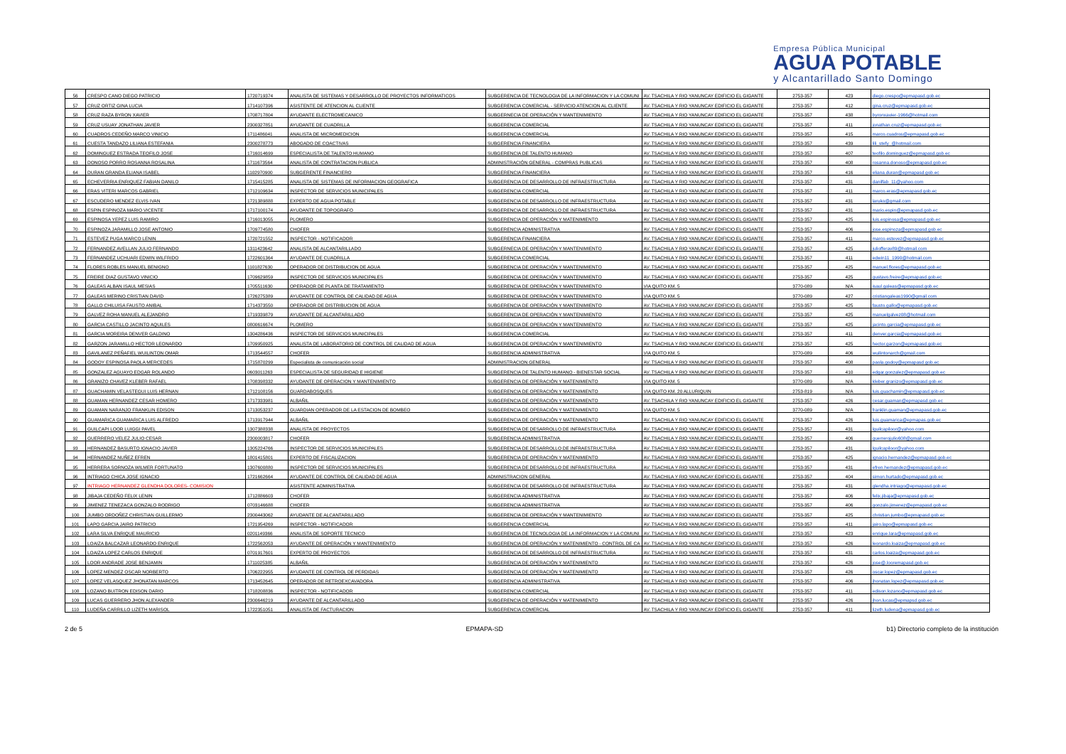Empresa Pública Municipal
AGUA POTABLE
y Alcantarillado Santo Domingo
| 56 | CRESPO CANO DIEGO PATRICIO | 1720719374 | ANALISTA DE SISTEMAS Y DESARROLLO DE PROYECTOS INFORMATICOS | SUBGERENCIA DE TECNOLOGIA DE LA INFORMACION Y LA COMUNI | AV. TSACHILA Y RIO YANUNCAY EDIFICIO EL GIGANTE | 2753-357 | 423 | diego.crespo@epmapasd.gob.ec |
| 57 | CRUZ ORTIZ GINA LUCIA | 1714107396 | ASISTENTE DE ATENCION AL CLIENTE | SUBGERENCIA COMERCIAL - SERVICIO ATENCION AL CLIENTE | AV. TSACHILA Y RIO YANUNCAY EDIFICIO EL GIGANTE | 2753-357 | 412 | gina.cruz@epmapasd.gob.ec |
| 58 | CRUZ RAZA BYRON XAVIER | 1708717804 | AYUDANTE ELECTROMECANICO | SUBGERNECIA DE OPERACIÓN Y MANTENIMIENTO | AV. TSACHILA Y RIO YANUNCAY EDIFICIO EL GIGANTE | 2753-357 | 438 | byronxavier-1966@hotmail.com |
| 59 | CRUZ USUAY JONATHAN JAVIER | 2300327851 | AYUDANTE DE CUADRILLA | SUBGERENCIA COMERCIAL | AV. TSACHILA Y RIO YANUNCAY EDIFICIO EL GIGANTE | 2753-357 | 411 | jonathan.cruz@epmapasd.gob.ec |
| 60 | CUADROS CEDEÑO MARCO VINICIO | 1711486041 | ANALISTA DE MICROMEDICION | SUBGERENCIA COMERCIAL | AV. TSACHILA Y RIO YANUNCAY EDIFICIO EL GIGANTE | 2753-357 | 415 | marco.cuadros@epmapasd.gob.ec |
| 61 | CUESTA TANDAZO LILIANA ESTEFANIA | 2300278773 | ABOGADO DE COACTIVAS | SUBGERENCIA FINANCIERA | AV. TSACHILA Y RIO YANUNCAY EDIFICIO EL GIGANTE | 2753-357 | 439 | lili_stefy_@hotmail.com |
| 62 | DOMINGUEZ ESTRADA TEOFILO JOSE | 1716014699 | ESPECIALISTA DE TALENTO HUMANO | SUBGERENCIA DE TALENTO HUMANO | AV. TSACHILA Y RIO YANUNCAY EDIFICIO EL GIGANTE | 2753-357 | 407 | teofilo.dominguez@epmapasd.gob.ec |
| 63 | DONOSO PORRO ROSANNA ROSALINA | 1711673564 | ANALISTA DE CONTRATACION PUBLICA | ADMINISTRACIÓN GENERAL - COMPRAS PUBLICAS | AV. TSACHILA Y RIO YANUNCAY EDIFICIO EL GIGANTE | 2753-357 | 408 | rosanna.donoso@epmapasd.gob.ec |
| 64 | DURAN GRANDA ELIANA ISABEL | 1102970900 | SUBGERENTE FINANCIERO | SUBGERENCIA FINANCIERA | AV. TSACHILA Y RIO YANUNCAY EDIFICIO EL GIGANTE | 2753-357 | 416 | eliana.duran@epmapasd.gob.ec |
| 65 | ECHEVERRIA ENRIQUEZ FABIAN DANILO | 1715415285 | ANALISTA DE SISTEMAS DE INFORMACION GEOGRAFICA | SUBGERENCIA DE DESARROLLO DE INFRAESTRUCTURA | AV. TSACHILA Y RIO YANUNCAY EDIFICIO EL GIGANTE | 2753-357 | 431 | danilfab_11@yahoo.com |
| 66 | ERAS VITERI MARCOS GABRIEL | 1712109634 | INSPECTOR DE SERVICIOS MUNICIPALES | SUBGERENCIA COMERCIAL | AV. TSACHILA Y RIO YANUNCAY EDIFICIO EL GIGANTE | 2753-357 | 411 | marco.eras@epmapasd.gob.ec |
| 67 | ESCUDERO MENDEZ ELVIS IVAN | 1721389888 | EXPERTO DE AGUA POTABLE | SUBGERENCIA DE DESARROLLO DE INFRAESTRUCTURA | AV. TSACHILA Y RIO YANUNCAY EDIFICIO EL GIGANTE | 2753-357 | 431 | laruko@gmail.com |
| 68 | ESPIN ESPINOZA MARIO VICENTE | 1717100174 | AYUDANTE DE TOPOGRAFO | SUBGERENCIA DE DESARROLLO DE INFRAESTRUCTURA | AV. TSACHILA Y RIO YANUNCAY EDIFICIO EL GIGANTE | 2753-357 | 431 | mario.espin@epmapasd.gob.ec |
| 69 | ESPINOSA YEPEZ LUIS RAMIRO | 1716013055 | PLOMERO | SUBGERENCIA DE OPERACIÓN Y MATENIMIENTO | AV. TSACHILA Y RIO YANUNCAY EDIFICIO EL GIGANTE | 2753-357 | 425 | luis.espinosa@epmapasd.gob.ec |
| 70 | ESPINOZA JARAMILLO JOSE ANTONIO | 1709774580 | CHOFER | SUBGERENCIA ADMINISTRATIVA | AV. TSACHILA Y RIO YANUNCAY EDIFICIO EL GIGANTE | 2753-357 | 406 | jose.espinoza@epmapasd.gob.ec |
| 71 | ESTEVEZ PUGA MARCO LENIN | 1720721552 | INSPECTOR - NOTIFICADOR | SUBGERENCIA FINANCIERA | AV. TSACHILA Y RIO YANUNCAY EDIFICIO EL GIGANTE | 2753-357 | 411 | marco.estevez@epmapasd.gob.ec |
| 72 | FERNANDEZ AVELLAN JULIO FERNANDO | 1311423642 | ANALISTA DE ALCANTARILLADO | SUBGERNECIA DE OPERACIÓN Y MANTENIMIENTO | AV. TSACHILA Y RIO YANUNCAY EDIFICIO EL GIGANTE | 2753-357 | 425 | juliofferav89@hotmail.com |
| 73 | FERNANDEZ UCHUARI EDWIN WILFRIDO | 1722601364 | AYUDANTE DE CUADRILLA | SUBGERENCIA COMERCIAL | AV. TSACHILA Y RIO YANUNCAY EDIFICIO EL GIGANTE | 2753-357 | 411 | edwin11_1990@hotmail.com |
| 74 | FLORES ROBLES MANUEL BENIGNO | 1101827630 | OPERADOR DE DISTRIBUCION DE AGUA | SUBGERENCIA DE OPERACIÓN Y MANTENIMIENTO | AV. TSACHILA Y RIO YANUNCAY EDIFICIO EL GIGANTE | 2753-357 | 425 | manuel.flores@epmapasd.gob.ec |
| 75 | FREIRE DIAZ GUSTAVO VINICIO | 1709629859 | INSPECTOR DE SERVICIOS MUNICIPALES | SUBGERENCIA DE OPERACIÓN Y MANTENIMIENTO | AV. TSACHILA Y RIO YANUNCAY EDIFICIO EL GIGANTE | 2753-357 | 425 | gustavo.freire@epmapasd.gob.ec |
| 76 | GALEAS ALBAN ISAUL MESIAS | 1705511630 | OPERADOR DE PLANTA DE TRATAMIENTO | SUBGERENCIA DE OPERACIÓN Y MANTENIMIENTO | VIA QUITO KM. 5 | 3770-089 | N/A | isaul.galeas@epmapasd.gob.ec |
| 77 | GALEAS MERINO CRISTIAN DAVID | 1726275389 | AYUDANTE DE CONTROL DE CALIDAD DE AGUA | SUBGERENCIA DE OPERACIÓN Y MANTENIMIENTO | VIA QUITO KM. 5 | 3770-089 | 427 | cristiangaleas1990@gmail.com |
| 78 | GALLO CHILUISA FAUSTO ANIBAL | 1714373550 | OPERADOR DE DISTRIBUCION DE AGUA | SUBGERENCIA DE OPERACIÓN Y MANTENIMIENTO | AV. TSACHILA Y RIO YANUNCAY EDIFICIO EL GIGANTE | 2753-357 | 425 | fausto.gallo@epmapasd.gob.ec |
| 79 | GALVEZ ROHA MANUEL ALEJANDRO | 1719339879 | AYUDANTE DE ALCANTARILLADO | SUBGERENCIA DE OPERACIÓN Y MANTENIMIENTO | AV. TSACHILA Y RIO YANUNCAY EDIFICIO EL GIGANTE | 2753-357 | 425 | manuelgalvez08@hotmail.com |
| 80 | GARCIA CASTILLO JACINTO AQUILES | 0800616674 | PLOMERO | SUBGERENCIA DE OPERACIÓN Y MANTENIMIENTO | AV. TSACHILA Y RIO YANUNCAY EDIFICIO EL GIGANTE | 2753-357 | 425 | jacinto.garcia@epmapasd.gob.ec |
| 81 | GARCIA MOREIRA DENVER GALDINO | 1304286436 | INSPECTOR DE SERVICIOS MUNICIPALES | SUBGERENCIA COMERCIAL | AV. TSACHILA Y RIO YANUNCAY EDIFICIO EL GIGANTE | 2753-357 | 411 | denver.garcia@epmapasd.gob.ec |
| 82 | GARZON JARAMILLO HECTOR LEONARDO | 1709950925 | ANALISTA DE LABORATORIO DE CONTROL DE CALIDAD DE AGUA | SUBGERENCIA DE OPERACIÓN Y MANTENIMIENTO | AV. TSACHILA Y RIO YANUNCAY EDIFICIO EL GIGANTE | 2753-357 | 425 | hector.garzon@epmapasd.gob.ec |
| 83 | GAVILANEZ PEÑAFIEL WUILINTON OMAR | 1713544557 | CHOFER | SUBGERENCIA ADMINISTRATIVA | VIA QUITO KM. 5 | 3770-089 | 406 | wuilintonarch@gmail.com |
| 84 | GODOY ESPINOSA PAOLA MERCEDES | 1715870299 | Especialista de comunicación social | ADMINISTRACION GENERAL | AV. TSACHILA Y RIO YANUNCAY EDIFICIO EL GIGANTE | 2753-357 | 408 | paola.godoy@epmapasd.gob.ec |
| 85 | GONZALEZ AGUAYO EDGAR ROLANDO | 0603011263 | ESPECIALISTA DE SEGURIDAD E HIGIENE | SUBGERENCIA DE TALENTO HUMANO - BIENESTAR SOCIAL | AV. TSACHILA Y RIO YANUNCAY EDIFICIO EL GIGANTE | 2753-357 | 410 | edgar.gonzalez@epmapasd.gob.ec |
| 86 | GRANIZO CHAVEZ KLEBER RAFAEL | 1708398332 | AYUDANTE DE OPERACION Y MANTENIMIENTO | SUBGERENCIA DE OPERACIÓN Y MATENIMIENTO | VIA QUITO KM. 5 | 3770-089 | N/A | kleber.granizo@epmapasd.gob.ec |
| 87 | GUACHAMIN VELASTEGUI LUIS HERNAN | 1712108156 | GUARDABOSQUES | SUBGERENCIA DE OPERACIÓN Y MATENIMIENTO | VIA QUITO KM. 20 ALLURIQUIN | 2753-819 | N/A | luis.guachamin@epmapasd.gob.ec |
| 88 | GUAMAN HERNANDEZ CESAR HOMERO | 1717333981 | ALBAÑIL | SUBGERENCIA DE OPERACIÓN Y MATENIMIENTO | AV. TSACHILA Y RIO YANUNCAY EDIFICIO EL GIGANTE | 2753-357 | 426 | cesar.guaman@epmapasd.gob.ec |
| 89 | GUAMAN NARANJO FRANKLIN EDISON | 1713053237 | GUARDIAN OPERADOR DE LA ESTACION DE BOMBEO | SUBGERENCIA DE OPERACIÓN Y MATENIMIENTO | VIA QUITO KM. 5 | 3770-089 | N/A | franklin.guaman@epmapasd.gob.ec |
| 90 | GUAMARICA GUAMARICA LUIS ALFREDO | 1713917944 | ALBAÑIL | SUBGERENCIA DE OPERACIÓN Y MATENIMIENTO | AV. TSACHILA Y RIO YANUNCAY EDIFICIO EL GIGANTE | 2753-357 | 426 | luis.guamarica@epmapas.gob.ec |
| 91 | GUILCAPI LOOR LUIGGI PAVEL | 1307388338 | ANALISTA DE PROYECTOS | SUBGERENCIA DE DESARROLLO DE INFRAESTRUCTURA | AV. TSACHILA Y RIO YANUNCAY EDIFICIO EL GIGANTE | 2753-357 | 431 | lguilcapiloor@yahoo.com |
| 92 | GUERRERO VELEZ JULIO CESAR | 2300003817 | CHOFER | SUBGERENCIA ADMINISTRATIVA | AV. TSACHILA Y RIO YANUNCAY EDIFICIO EL GIGANTE | 2753-357 | 406 | guerrerojulio608@gmail.com |
| 93 | HERNANDEZ BASURTO IGNACIO JAVIER | 1305224766 | INSPECTOR DE SERVICIOS MUNICIPALES | SUBGERENCIA DE DESARROLLO DE INFRAESTRUCTURA | AV. TSACHILA Y RIO YANUNCAY EDIFICIO EL GIGANTE | 2753-357 | 431 | lguilcapiloor@yahoo.com |
| 94 | HERNANDEZ NUÑEZ EFREN | 1801415801 | EXPERTO DE FISCALIZACION | SUBGERENCIA DE OPERACIÓN Y MATENIMIENTO | AV. TSACHILA Y RIO YANUNCAY EDIFICIO EL GIGANTE | 2753-357 | 425 | ignacio.hernandez@epmapasd.gob.ec |
| 95 | HERRERA SORNOZA WILMER FORTUNATO | 1307600880 | INSPECTOR DE SERVICIOS MUNICIPALES | SUBGERENCIA DE DESARROLLO DE INFRAESTRUCTURA | AV. TSACHILA Y RIO YANUNCAY EDIFICIO EL GIGANTE | 2753-357 | 431 | efren.hernandez@epmapasd.gob.ec |
| 96 | INTRIAGO CHICA JOSE IGNACIO | 1721662664 | AYUDANTE DE CONTROL DE CALIDAD DE AGUA | ADMINISTRACION GENERAL | AV. TSACHILA Y RIO YANUNCAY EDIFICIO EL GIGANTE | 2753-357 | 404 | simon.hurtado@epmapasd.gob.ec |
| 97 | INTRIAGO HERNANDEZ GLENDHA DOLORES- COMISION | | ASISTENTE ADMINISTRATIVA | SUBGERENCIA DE DESARROLLO DE INFRAESTRUCTURA | AV. TSACHILA Y RIO YANUNCAY EDIFICIO EL GIGANTE | 2753-357 | 431 | glendha.intriago@epmapasd.gob.ec |
| 98 | JIBAJA CEDEÑO FELIX LENIN | 1712886603 | CHOFER | SUBGERENCIA ADMINISTRATIVA | AV. TSACHILA Y RIO YANUNCAY EDIFICIO EL GIGANTE | 2753-357 | 406 | felix.jibaja@epmapasd.gob.ec |
| 99 | JIMENEZ TENEZACA GONZALO RODRIGO | 0703146688 | CHOFER | SUBGERENCIA ADMINISTRATIVA | AV. TSACHILA Y RIO YANUNCAY EDIFICIO EL GIGANTE | 2753-357 | 406 | gonzalo.jimenez@epmapasd.gob.ec |
| 100 | JUMBO ORDOÑEZ CHRISTIAN GUILLERMO | 2300443062 | AYUDANTE DE ALCANTARILLADO | SUBGERENCIA DE OPERACIÓN Y MANTENIMIENTO | AV. TSACHILA Y RIO YANUNCAY EDIFICIO EL GIGANTE | 2753-357 | 425 | christian.jumbo@epmapasd.gob.ec |
| 101 | LAPO GARCIA JAIRO PATRICIO | 1721954269 | INSPECTOR - NOTIFICADOR | SUBGERENCIA COMERCIAL | AV. TSACHILA Y RIO YANUNCAY EDIFICIO EL GIGANTE | 2753-357 | 411 | jairo.lapo@epmapasd.gob.ec |
| 102 | LARA SILVA ENRIQUE MAURICIO | 0201149366 | ANALISTA DE SOPORTE TECNICO | SUBGERENCIA DE TECNOLOGIA DE LA INFORMACION Y LA COMUNI | AV. TSACHILA Y RIO YANUNCAY EDIFICIO EL GIGANTE | 2753-357 | 423 | enrique.lara@epmapasd.gob.ec |
| 103 | LOAIZA BALCAZAR LEONARDO ENRIQUE | 1722562053 | AYUDANTE DE OPERACIÓN Y MANTENIMIENTO | SUBGERENCIA DE OPERACIÓN Y MATENIMIENTO - CONTROL DE CA | AV. TSACHILA Y RIO YANUNCAY EDIFICIO EL GIGANTE | 2753-357 | 426 | leonardo.loaiza@epmapasd.gob.ec |
| 104 | LOAIZA LOPEZ CARLOS ENRIQUE | 0701917601 | EXPERTO DE PROYECTOS | SUBGERENCIA DE DESARROLLO DE INFRAESTRUCTURA | AV. TSACHILA Y RIO YANUNCAY EDIFICIO EL GIGANTE | 2753-357 | 431 | carlos.loaiza@epmapasd.gob.ec |
| 105 | LOOR ANDRADE JOSE BENJAMIN | 1711025385 | ALBAÑIL | SUBGERENCIA DE OPERACIÓN Y MATENIMIENTO | AV. TSACHILA Y RIO YANUNCAY EDIFICIO EL GIGANTE | 2753-357 | 426 | jose@.looremapasd.gob.ec |
| 106 | LOPEZ MENDEZ OSCAR NORBERTO | 1706222955 | AYUDANTE DE CONTROL DE PERDIDAS | SUBGERENCIA DE OPERACIÓN Y MATENIMIENTO | AV. TSACHILA Y RIO YANUNCAY EDIFICIO EL GIGANTE | 2753-357 | 426 | oscar.lopez@epmapasd.gob.ec |
| 107 | LOPEZ VELASQUEZ JHONATAN MARCOS | 1713452645 | OPERADOR DE RETROEXCAVADORA | SUBGERENCIA ADMINISTRATIVA | AV. TSACHILA Y RIO YANUNCAY EDIFICIO EL GIGANTE | 2753-357 | 406 | jhonatan.lopez@epmapasd.gob.ec |
| 108 | LOZANO BUITRON EDISON DARIO | 1718208836 | INSPECTOR - NOTIFICADOR | SUBGERENCIA COMERCIAL | AV. TSACHILA Y RIO YANUNCAY EDIFICIO EL GIGANTE | 2753-357 | 411 | edison.lozano@epmapasd.gob.ec |
| 109 | LUCAS GUERRERO JHON ALEXANDER | 2300646219 | AYUDANTE DE ALCANTARILLADO | SUBGERENCIA DE OPERACIÓN Y MATENIMIENTO | AV. TSACHILA Y RIO YANUNCAY EDIFICIO EL GIGANTE | 2753-357 | 426 | jhon.lucas@epmapsd.gob.ec |
| 110 | LUDEÑA CARRILLO LIZETH MARISOL | 1722351051 | ANALISTA DE FACTURACION | SUBGERENCIA COMERCIAL | AV. TSACHILA Y RIO YANUNCAY EDIFICIO EL GIGANTE | 2753-357 | 411 | lizeth.ludena@epmapasd.gob.ec |
2 de 5 EPMAPA-SD b1) Directorio completo de la institución